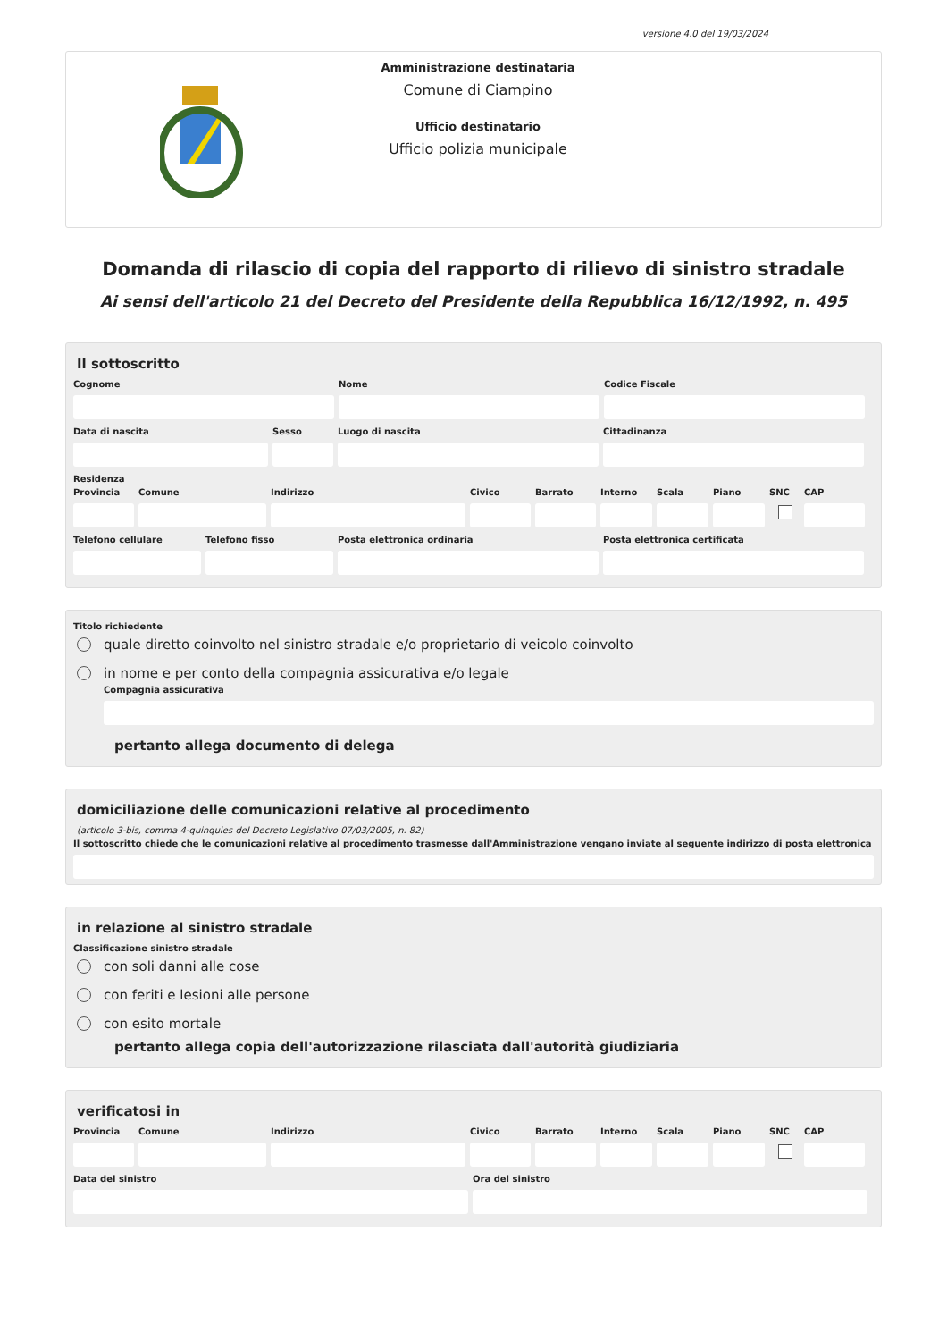versione 4.0 del 19/03/2024
Amministrazione destinataria
Comune di Ciampino
Ufficio destinatario
Ufficio polizia municipale
Domanda di rilascio di copia del rapporto di rilievo di sinistro stradale
Ai sensi dell'articolo 21 del Decreto del Presidente della Repubblica 16/12/1992, n. 495
Il sottoscritto
Cognome Nome Codice Fiscale
Data di nascita Sesso Luogo di nascita Cittadinanza
Residenza
Provincia
Comune Indirizzo Civico Barrato Interno
Scala Piano SNC CAP
Telefono cellulare
Telefono fisso Posta elettronica ordinaria Posta elettronica certificata
Titolo richiedente
quale diretto coinvolto nel sinistro stradale e/o proprietario di veicolo coinvolto
in nome e per conto della compagnia assicurativa e/o legale
Compagnia assicurativa
pertanto allega documento di delega
domiciliazione delle comunicazioni relative al procedimento
(articolo 3-bis, comma 4-quinquies del Decreto Legislativo 07/03/2005, n. 82)
Il sottoscritto chiede che le comunicazioni relative al procedimento trasmesse dall'Amministrazione vengano inviate al seguente indirizzo di posta elettronica
in relazione al sinistro stradale
Classificazione sinistro stradale
con soli danni alle cose
con feriti e lesioni alle persone
con esito mortale
pertanto allega copia dell'autorizzazione rilasciata dall'autorità giudiziaria
verificatosi in
Provincia
Comune Indirizzo Civico Barrato Interno
Scala Piano SNC CAP
Data del sinistro Ora del sinistro